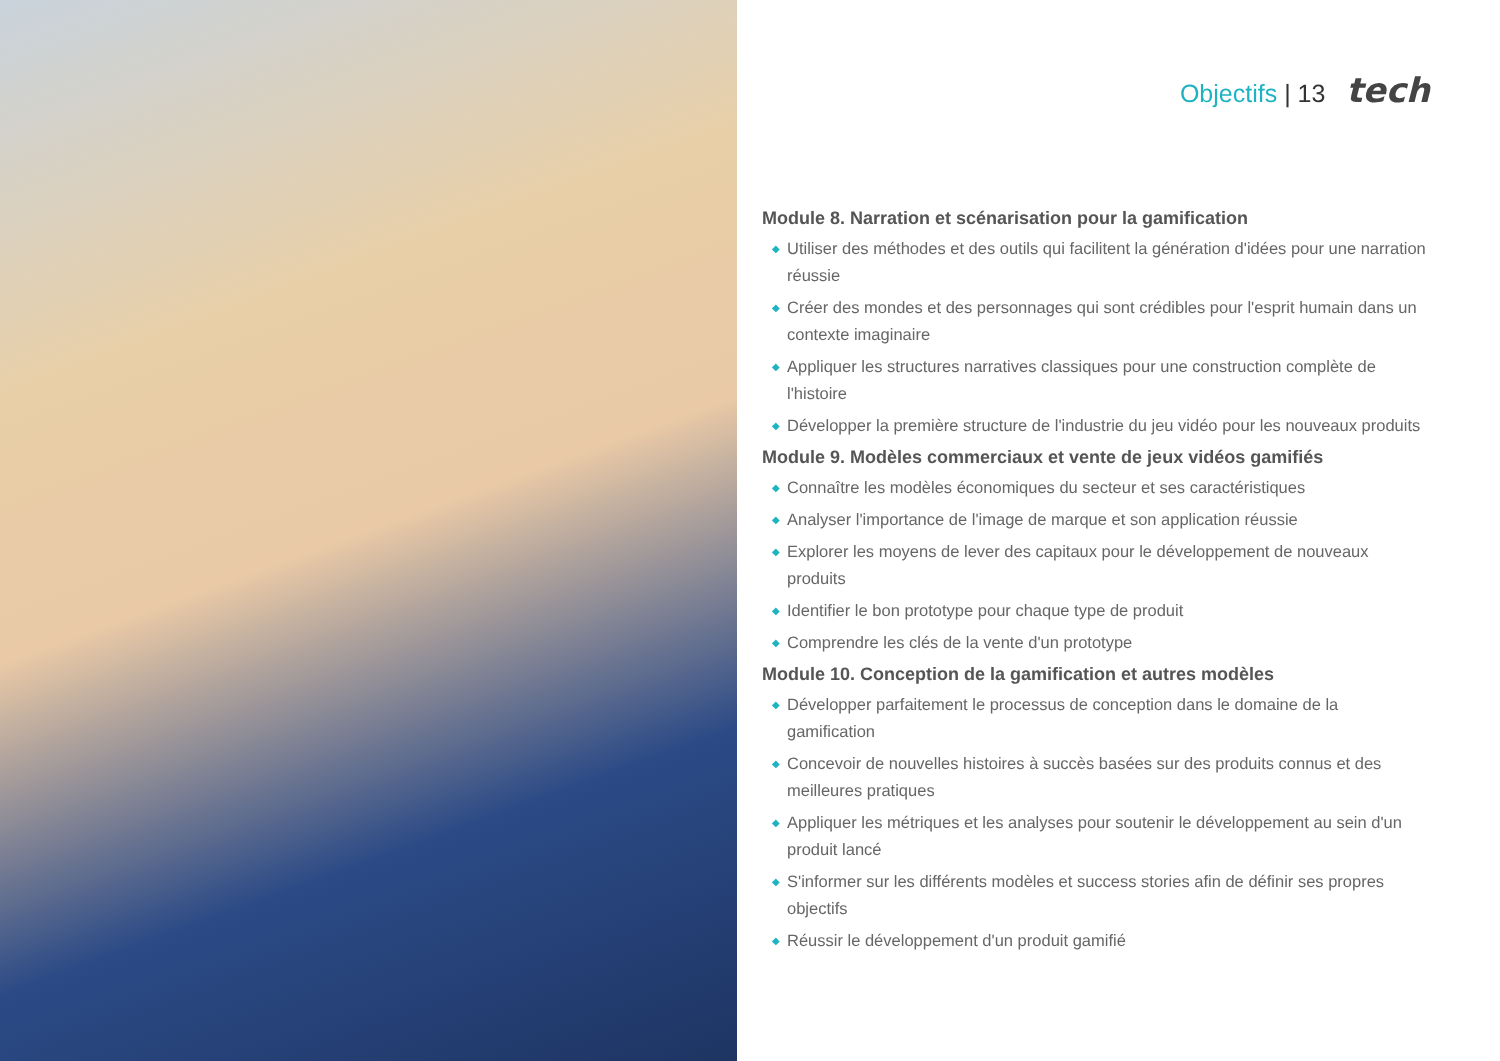Objectifs | 13 tech
Module 8. Narration et scénarisation pour la gamification
◆ Utiliser des méthodes et des outils qui facilitent la génération d'idées pour une narration réussie
◆ Créer des mondes et des personnages qui sont crédibles pour l'esprit humain dans un contexte imaginaire
◆ Appliquer les structures narratives classiques pour une construction complète de l'histoire
◆ Développer la première structure de l'industrie du jeu vidéo pour les nouveaux produits
Module 9. Modèles commerciaux et vente de jeux vidéos gamifiés
◆ Connaître les modèles économiques du secteur et ses caractéristiques
◆ Analyser l'importance de l'image de marque et son application réussie
◆ Explorer les moyens de lever des capitaux pour le développement de nouveaux produits
◆ Identifier le bon prototype pour chaque type de produit
◆ Comprendre les clés de la vente d'un prototype
Module 10. Conception de la gamification et autres modèles
◆ Développer parfaitement le processus de conception dans le domaine de la gamification
◆ Concevoir de nouvelles histoires à succès basées sur des produits connus et des meilleures pratiques
◆ Appliquer les métriques et les analyses pour soutenir le développement au sein d'un produit lancé
◆ S'informer sur les différents modèles et success stories afin de définir ses propres objectifs
◆ Réussir le développement d'un produit gamifié